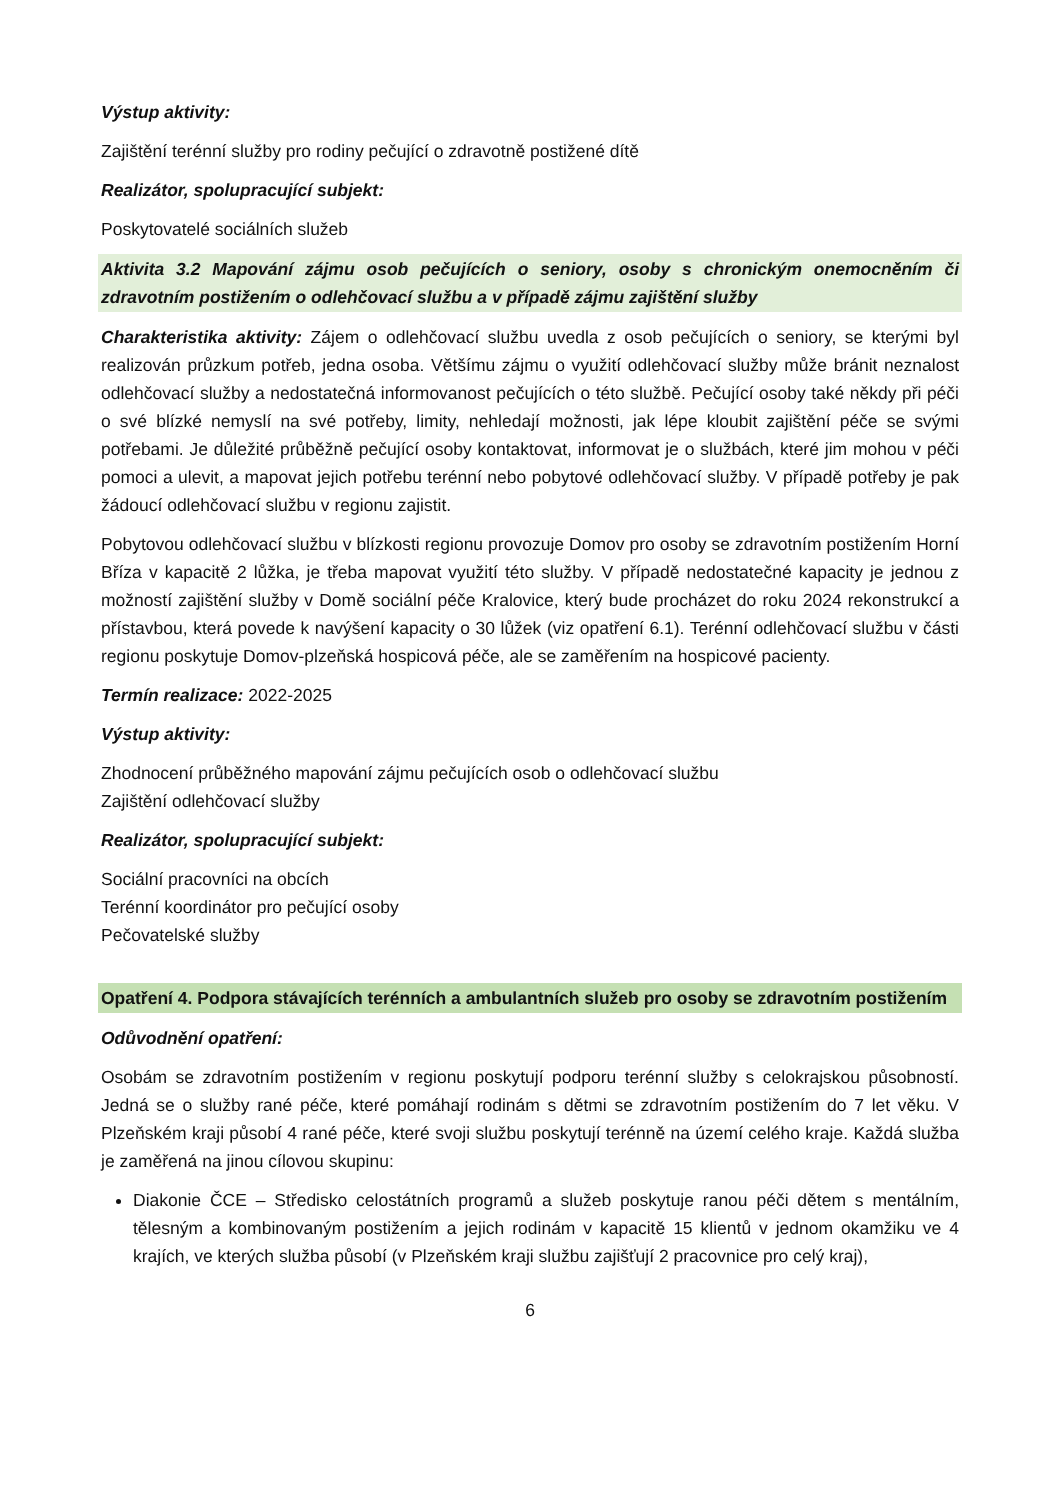Výstup aktivity:
Zajištění terénní služby pro rodiny pečující o zdravotně postižené dítě
Realizátor, spolupracující subjekt:
Poskytovatelé sociálních služeb
Aktivita 3.2 Mapování zájmu osob pečujících o seniory, osoby s chronickým onemocněním či zdravotním postižením o odlehčovací službu a v případě zájmu zajištění služby
Charakteristika aktivity: Zájem o odlehčovací službu uvedla z osob pečujících o seniory, se kterými byl realizován průzkum potřeb, jedna osoba. Většímu zájmu o využití odlehčovací služby může bránit neznalost odlehčovací služby a nedostatečná informovanost pečujících o této službě. Pečující osoby také někdy při péči o své blízké nemyslí na své potřeby, limity, nehledají možnosti, jak lépe kloubit zajištění péče se svými potřebami. Je důležité průběžně pečující osoby kontaktovat, informovat je o službách, které jim mohou v péči pomoci a ulevit, a mapovat jejich potřebu terénní nebo pobytové odlehčovací služby. V případě potřeby je pak žádoucí odlehčovací službu v regionu zajistit.
Pobytovou odlehčovací službu v blízkosti regionu provozuje Domov pro osoby se zdravotním postižením Horní Bříza v kapacitě 2 lůžka, je třeba mapovat využití této služby. V případě nedostatečné kapacity je jednou z možností zajištění služby v Domě sociální péče Kralovice, který bude procházet do roku 2024 rekonstrukcí a přístavbou, která povede k navýšení kapacity o 30 lůžek (viz opatření 6.1). Terénní odlehčovací službu v části regionu poskytuje Domov-plzeňská hospicová péče, ale se zaměřením na hospicové pacienty.
Termín realizace: 2022-2025
Výstup aktivity:
Zhodnocení průběžného mapování zájmu pečujících osob o odlehčovací službu
Zajištění odlehčovací služby
Realizátor, spolupracující subjekt:
Sociální pracovníci na obcích
Terénní koordinátor pro pečující osoby
Pečovatelské služby
Opatření 4. Podpora stávajících terénních a ambulantních služeb pro osoby se zdravotním postižením
Odůvodnění opatření:
Osobám se zdravotním postižením v regionu poskytují podporu terénní služby s celokrajskou působností. Jedná se o služby rané péče, které pomáhají rodinám s dětmi se zdravotním postižením do 7 let věku. V Plzeňském kraji působí 4 rané péče, které svoji službu poskytují terénně na území celého kraje. Každá služba je zaměřená na jinou cílovou skupinu:
Diakonie ČCE – Středisko celostátních programů a služeb poskytuje ranou péči dětem s mentálním, tělesným a kombinovaným postižením a jejich rodinám v kapacitě 15 klientů v jednom okamžiku ve 4 krajích, ve kterých služba působí (v Plzeňském kraji službu zajišťují 2 pracovnice pro celý kraj),
6